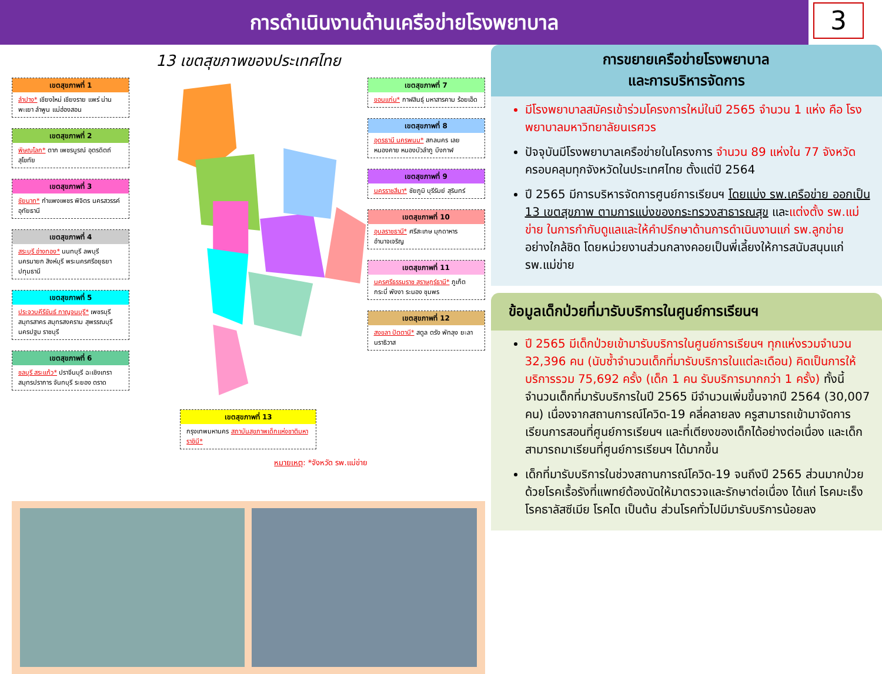การดำเนินงานด้านเครือข่ายโรงพยาบาล
3
13 เขตสุขภาพของประเทศไทย
เขตสุขภาพที่ 1
ลำปาง* เชียงใหม่ เชียงราย แพร่ น่าน พะเยา ลำพูน แม่ฮ่องสอน
เขตสุขภาพที่ 2
พิษณุโลก* ตาก เพชรบูรณ์ อุตรดิตถ์ สุโขทัย
เขตสุขภาพที่ 3
ชัยนาท* กำแพงเพชร พิจิตร นครสวรรค์ อุทัยธานี
เขตสุขภาพที่ 4
สระบุรี อ่างทอง* นนทบุรี ลพบุรี นครนายก สิงห์บุรี พระนครศรีอยุธยา ปทุมธานี
เขตสุขภาพที่ 5
ประจวบคีรีขันธ์ กาญจนบุรี* เพชรบุรี สมุทรสาคร สมุทรสงคราม สุพรรณบุรี นครปฐม ราชบุรี
เขตสุขภาพที่ 6
ชลบุรี สระแก้ว* ปราจีนบุรี ฉะเชิงเทรา สมุทรปราการ จันทบุรี ระยอง ตราด
เขตสุขภาพที่ 13
กรุงเทพมหานคร สถาบันสุขภาพเด็กแห่งชาติมหาราชินี*
หมายเหตุ: *จังหวัด รพ.แม่ข่าย
เขตสุขภาพที่ 7
ขอนแก่น* กาฬสินธุ์ มหาสารคาม ร้อยเอ็ด
เขตสุขภาพที่ 8
อุดรธานี นครพนม* สกลนคร เลย หนองคาย หนองบัวลำภู บึงกาฬ
เขตสุขภาพที่ 9
นครราชสีมา* ชัยภูมิ บุรีรัมย์ สุรินทร์
เขตสุขภาพที่ 10
อุบลราชธานี* ศรีสะเกษ มุกดาหาร อำนาจเจริญ
เขตสุขภาพที่ 11
นครศรีธรรมราช สุราษฎร์ธานี* ภูเก็ต กระบี่ พังงา ระนอง ชุมพร
เขตสุขภาพที่ 12
สงขลา ปัตตานี* สตูล ตรัง พัทลุง ยะลา นราธิวาส
การขยายเครือข่ายโรงพยาบาล
และการบริหารจัดการ
มีโรงพยาบาลสมัครเข้าร่วมโครงการใหม่ในปี 2565 จำนวน 1 แห่ง คือ โรงพยาบาลมหาวิทยาลัยนเรศวร
ปัจจุบันมีโรงพยาบาลเครือข่ายในโครงการ จำนวน 89 แห่งใน 77 จังหวัด ครอบคลุมทุกจังหวัดในประเทศไทย ตั้งแต่ปี 2564
ปี 2565 มีการบริหารจัดการศูนย์การเรียนฯ โดยแบ่ง รพ.เครือข่าย ออกเป็น 13 เขตสุขภาพ ตามการแบ่งของกระทรวงสาธารณสุข และแต่งตั้ง รพ.แม่ข่าย ในการกำกับดูแลและให้คำปรึกษาด้านการดำเนินงานแก่ รพ.ลูกข่าย อย่างใกล้ชิด โดยหน่วยงานส่วนกลางคอยเป็นพี่เลี้ยงให้การสนับสนุนแก่ รพ.แม่ข่าย
ข้อมูลเด็กป่วยที่มารับบริการในศูนย์การเรียนฯ
ปี 2565 มีเด็กป่วยเข้ามารับบริการในศูนย์การเรียนฯ ทุกแห่งรวมจำนวน 32,396 คน (นับซ้ำจำนวนเด็กที่มารับบริการในแต่ละเดือน) คิดเป็นการให้บริการรวม 75,692 ครั้ง (เด็ก 1 คน รับบริการมากกว่า 1 ครั้ง) ทั้งนี้จำนวนเด็กที่มารับบริการในปี 2565 มีจำนวนเพิ่มขึ้นจากปี 2564 (30,007 คน) เนื่องจากสถานการณ์โควิด-19 คลี่คลายลง ครูสามารถเข้ามาจัดการเรียนการสอนที่ศูนย์การเรียนฯ และที่เตียงของเด็กได้อย่างต่อเนื่อง และเด็กสามารถมาเรียนที่ศูนย์การเรียนฯ ได้มากขึ้น
เด็กที่มารับบริการในช่วงสถานการณ์โควิด-19 จนถึงปี 2565 ส่วนมากป่วยด้วยโรคเรื้อรังที่แพทย์ต้องนัดให้มาตรวจและรักษาต่อเนื่อง ได้แก่ โรคมะเร็ง โรคธาลัสซีเมีย โรคไต เป็นต้น ส่วนโรคทั่วไปมีมารับบริการน้อยลง